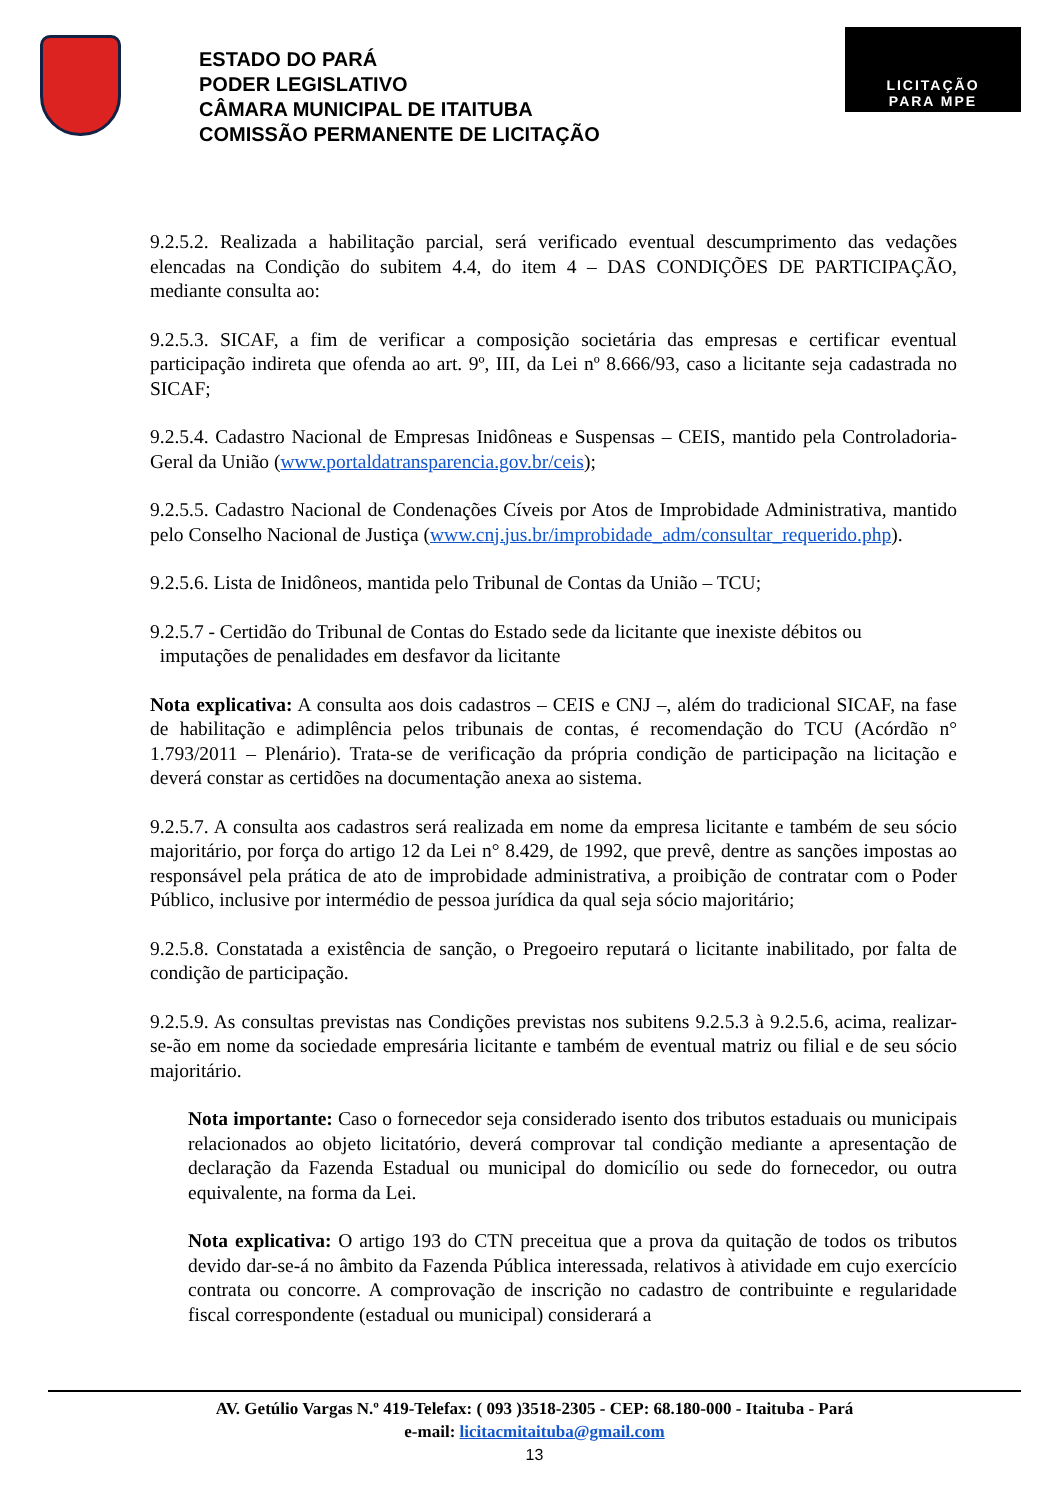ESTADO DO PARÁ
PODER LEGISLATIVO
CÂMARA MUNICIPAL DE ITAITUBA
COMISSÃO PERMANENTE DE LICITAÇÃO
LICITAÇÃO
PARA MPE
9.2.5.2. Realizada a habilitação parcial, será verificado eventual descumprimento das vedações elencadas na Condição do subitem 4.4, do item 4 – DAS CONDIÇÕES DE PARTICIPAÇÃO, mediante consulta ao:
9.2.5.3. SICAF, a fim de verificar a composição societária das empresas e certificar eventual participação indireta que ofenda ao art. 9º, III, da Lei nº 8.666/93, caso a licitante seja cadastrada no SICAF;
9.2.5.4. Cadastro Nacional de Empresas Inidôneas e Suspensas – CEIS, mantido pela Controladoria- Geral da União (www.portaldatransparencia.gov.br/ceis);
9.2.5.5. Cadastro Nacional de Condenações Cíveis por Atos de Improbidade Administrativa, mantido pelo Conselho Nacional de Justiça (www.cnj.jus.br/improbidade_adm/consultar_requerido.php).
9.2.5.6. Lista de Inidôneos, mantida pelo Tribunal de Contas da União – TCU;
9.2.5.7 - Certidão do Tribunal de Contas do Estado sede da licitante que inexiste débitos ou
imputações de penalidades em desfavor da licitante
Nota explicativa: A consulta aos dois cadastros – CEIS e CNJ –, além do tradicional SICAF, na fase de habilitação e adimplência pelos tribunais de contas, é recomendação do TCU (Acórdão n° 1.793/2011 – Plenário). Trata-se de verificação da própria condição de participação na licitação e deverá constar as certidões na documentação anexa ao sistema.
9.2.5.7. A consulta aos cadastros será realizada em nome da empresa licitante e também de seu sócio majoritário, por força do artigo 12 da Lei n° 8.429, de 1992, que prevê, dentre as sanções impostas ao responsável pela prática de ato de improbidade administrativa, a proibição de contratar com o Poder Público, inclusive por intermédio de pessoa jurídica da qual seja sócio majoritário;
9.2.5.8. Constatada a existência de sanção, o Pregoeiro reputará o licitante inabilitado, por falta de condição de participação.
9.2.5.9. As consultas previstas nas Condições previstas nos subitens 9.2.5.3 à 9.2.5.6, acima, realizar-se-ão em nome da sociedade empresária licitante e também de eventual matriz ou filial e de seu sócio majoritário.
Nota importante: Caso o fornecedor seja considerado isento dos tributos estaduais ou municipais relacionados ao objeto licitatório, deverá comprovar tal condição mediante a apresentação de declaração da Fazenda Estadual ou municipal do domicílio ou sede do fornecedor, ou outra equivalente, na forma da Lei.
Nota explicativa: O artigo 193 do CTN preceitua que a prova da quitação de todos os tributos devido dar-se-á no âmbito da Fazenda Pública interessada, relativos à atividade em cujo exercício contrata ou concorre. A comprovação de inscrição no cadastro de contribuinte e regularidade fiscal correspondente (estadual ou municipal) considerará a
AV. Getúlio Vargas N.º 419-Telefax: ( 093 )3518-2305 - CEP: 68.180-000 - Itaituba - Pará
e-mail: licitacmitaituba@gmail.com
13